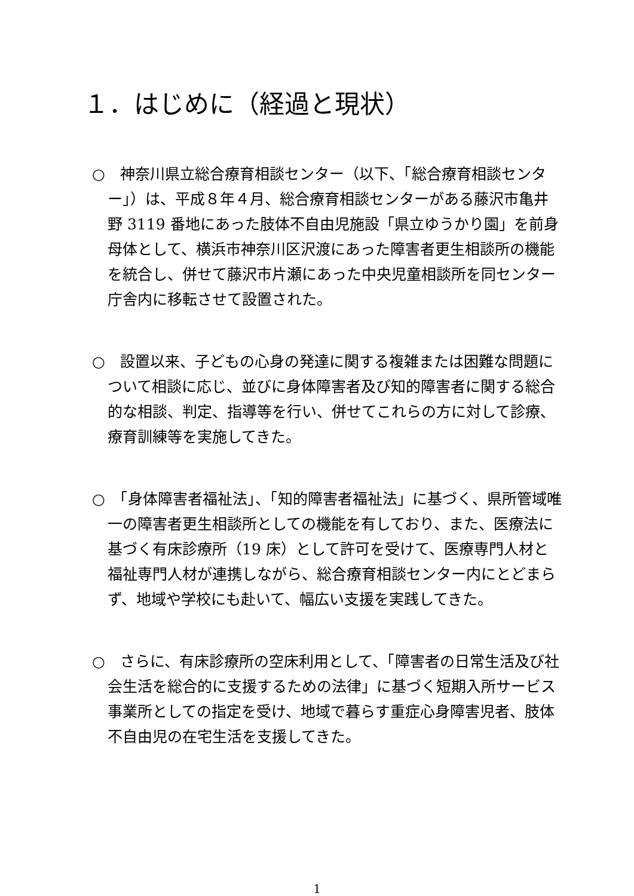１．はじめに（経過と現状）
○　神奈川県立総合療育相談センター（以下、「総合療育相談センター」）は、平成８年４月、総合療育相談センターがある藤沢市亀井野 3119 番地にあった肢体不自由児施設「県立ゆうかり園」を前身母体として、横浜市神奈川区沢渡にあった障害者更生相談所の機能を統合し、併せて藤沢市片瀬にあった中央児童相談所を同センター庁舎内に移転させて設置された。
○　設置以来、子どもの心身の発達に関する複雑または困難な問題について相談に応じ、並びに身体障害者及び知的障害者に関する総合的な相談、判定、指導等を行い、併せてこれらの方に対して診療、療育訓練等を実施してきた。
○　「身体障害者福祉法」、「知的障害者福祉法」に基づく、県所管域唯一の障害者更生相談所としての機能を有しており、また、医療法に基づく有床診療所（19 床）として許可を受けて、医療専門人材と福祉専門人材が連携しながら、総合療育相談センター内にとどまらず、地域や学校にも赴いて、幅広い支援を実践してきた。
○　さらに、有床診療所の空床利用として、「障害者の日常生活及び社会生活を総合的に支援するための法律」に基づく短期入所サービス事業所としての指定を受け、地域で暮らす重症心身障害児者、肢体不自由児の在宅生活を支援してきた。
1